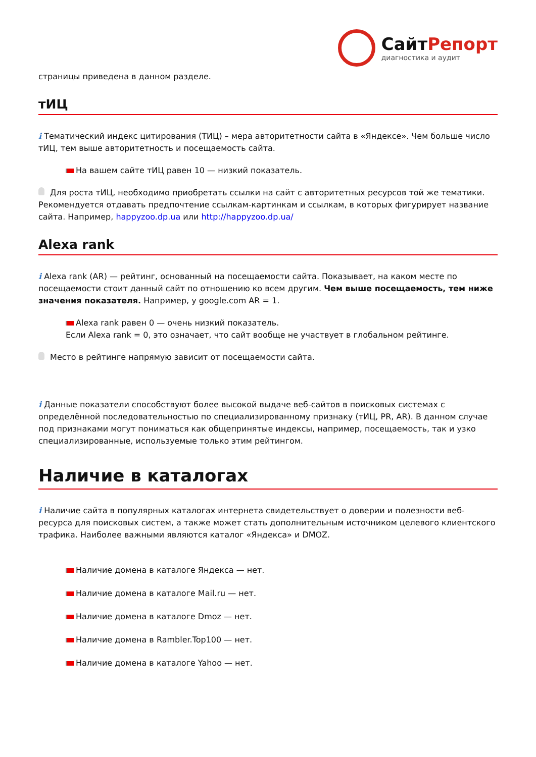СайтРепорт
диагностика и аудит
страницы приведена в данном разделе.
тИЦ
i Тематический индекс цитирования (ТИЦ) – мера авторитетности сайта в «Яндексе». Чем больше число тИЦ, тем выше авторитетность и посещаемость сайта.
На вашем сайте тИЦ равен 10 — низкий показатель.
Для роста тИЦ, необходимо приобретать ссылки на сайт с авторитетных ресурсов той же тематики. Рекомендуется отдавать предпочтение ссылкам-картинкам и ссылкам, в которых фигурирует название сайта. Например, happyzoo.dp.ua или http://happyzoo.dp.ua/
Alexa rank
i Alexa rank (AR) — рейтинг, основанный на посещаемости сайта. Показывает, на каком месте по посещаемости стоит данный сайт по отношению ко всем другим. Чем выше посещаемость, тем ниже значения показателя. Например, у google.com AR = 1.
Alexa rank равен 0 — очень низкий показатель.
Если Alexa rank = 0, это означает, что сайт вообще не участвует в глобальном рейтинге.
Место в рейтинге напрямую зависит от посещаемости сайта.
i Данные показатели способствуют более высокой выдаче веб-сайтов в поисковых системах с определённой последовательностью по специализированному признаку (тИЦ, PR, AR). В данном случае под признаками могут пониматься как общепринятые индексы, например, посещаемость, так и узко специализированные, используемые только этим рейтингом.
Наличие в каталогах
i Наличие сайта в популярных каталогах интернета свидетельствует о доверии и полезности веб-ресурса для поисковых систем, а также может стать дополнительным источником целевого клиентского трафика. Наиболее важными являются каталог «Яндекса» и DMOZ.
Наличие домена в каталоге Яндекса — нет.
Наличие домена в каталоге Mail.ru — нет.
Наличие домена в каталоге Dmoz — нет.
Наличие домена в Rambler.Top100 — нет.
Наличие домена в каталоге Yahoo — нет.